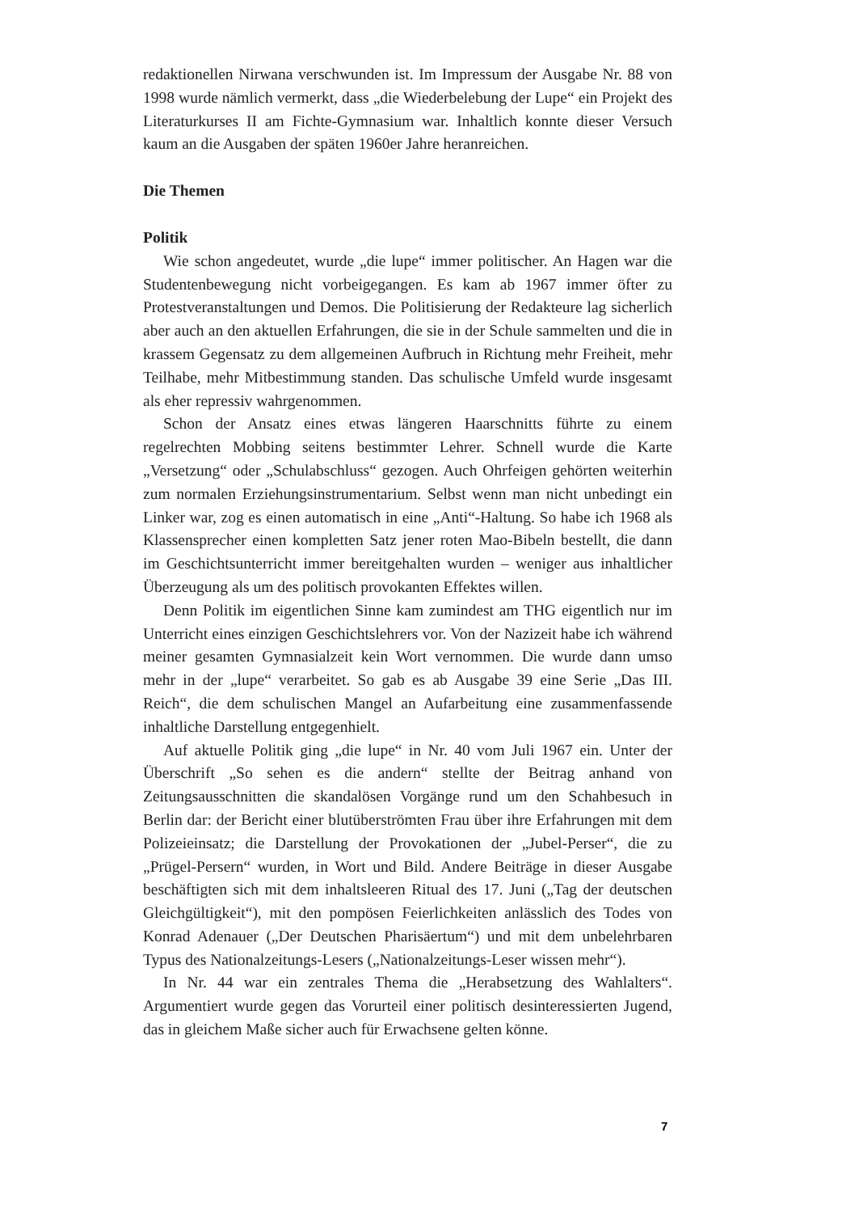redaktionellen Nirwana verschwunden ist. Im Impressum der Ausgabe Nr. 88 von 1998 wurde nämlich vermerkt, dass „die Wiederbelebung der Lupe“ ein Projekt des Literaturkurses II am Fichte-Gymnasium war. Inhaltlich konnte dieser Versuch kaum an die Ausgaben der späten 1960er Jahre heranreichen.
Die Themen
Politik
Wie schon angedeutet, wurde „die lupe“ immer politischer. An Hagen war die Studentenbewegung nicht vorbeigegangen. Es kam ab 1967 immer öfter zu Protestveranstaltungen und Demos. Die Politisierung der Redakteure lag sicherlich aber auch an den aktuellen Erfahrungen, die sie in der Schule sammelten und die in krassem Gegensatz zu dem allgemeinen Aufbruch in Richtung mehr Freiheit, mehr Teilhabe, mehr Mitbestimmung standen. Das schulische Umfeld wurde insgesamt als eher repressiv wahrgenommen.
Schon der Ansatz eines etwas längeren Haarschnitts führte zu einem regelrechten Mobbing seitens bestimmter Lehrer. Schnell wurde die Karte „Versetzung“ oder „Schulabschluss“ gezogen. Auch Ohrfeigen gehörten weiterhin zum normalen Erziehungsinstrumentarium. Selbst wenn man nicht unbedingt ein Linker war, zog es einen automatisch in eine „Anti“-Haltung. So habe ich 1968 als Klassensprecher einen kompletten Satz jener roten Mao-Bibeln bestellt, die dann im Geschichtsunterricht immer bereitgehalten wurden – weniger aus inhaltlicher Überzeugung als um des politisch provokanten Effektes willen.
Denn Politik im eigentlichen Sinne kam zumindest am THG eigentlich nur im Unterricht eines einzigen Geschichtslehrers vor. Von der Nazizeit habe ich während meiner gesamten Gymnasialzeit kein Wort vernommen. Die wurde dann umso mehr in der „lupe“ verarbeitet. So gab es ab Ausgabe 39 eine Serie „Das III. Reich“, die dem schulischen Mangel an Aufarbeitung eine zusammenfassende inhaltliche Darstellung entgegenhielt.
Auf aktuelle Politik ging „die lupe“ in Nr. 40 vom Juli 1967 ein. Unter der Überschrift „So sehen es die andern“ stellte der Beitrag anhand von Zeitungsausschnitten die skandalösen Vorgänge rund um den Schahbesuch in Berlin dar: der Bericht einer blutüberströmten Frau über ihre Erfahrungen mit dem Polizeieinsatz; die Darstellung der Provokationen der „Jubel-Perser“, die zu „Prügel-Persern“ wurden, in Wort und Bild. Andere Beiträge in dieser Ausgabe beschäftigten sich mit dem inhaltsleeren Ritual des 17. Juni („Tag der deutschen Gleichgültigkeit“), mit den pompösen Feierlichkeiten anlässlich des Todes von Konrad Adenauer („Der Deutschen Pharisäertum“) und mit dem unbelehrbaren Typus des Nationalzeitungs-Lesers („Nationalzeitungs-Leser wissen mehr“).
In Nr. 44 war ein zentrales Thema die „Herabsetzung des Wahlalters“. Argumentiert wurde gegen das Vorurteil einer politisch desinteressierten Jugend, das in gleichem Maße sicher auch für Erwachsene gelten könne.
7